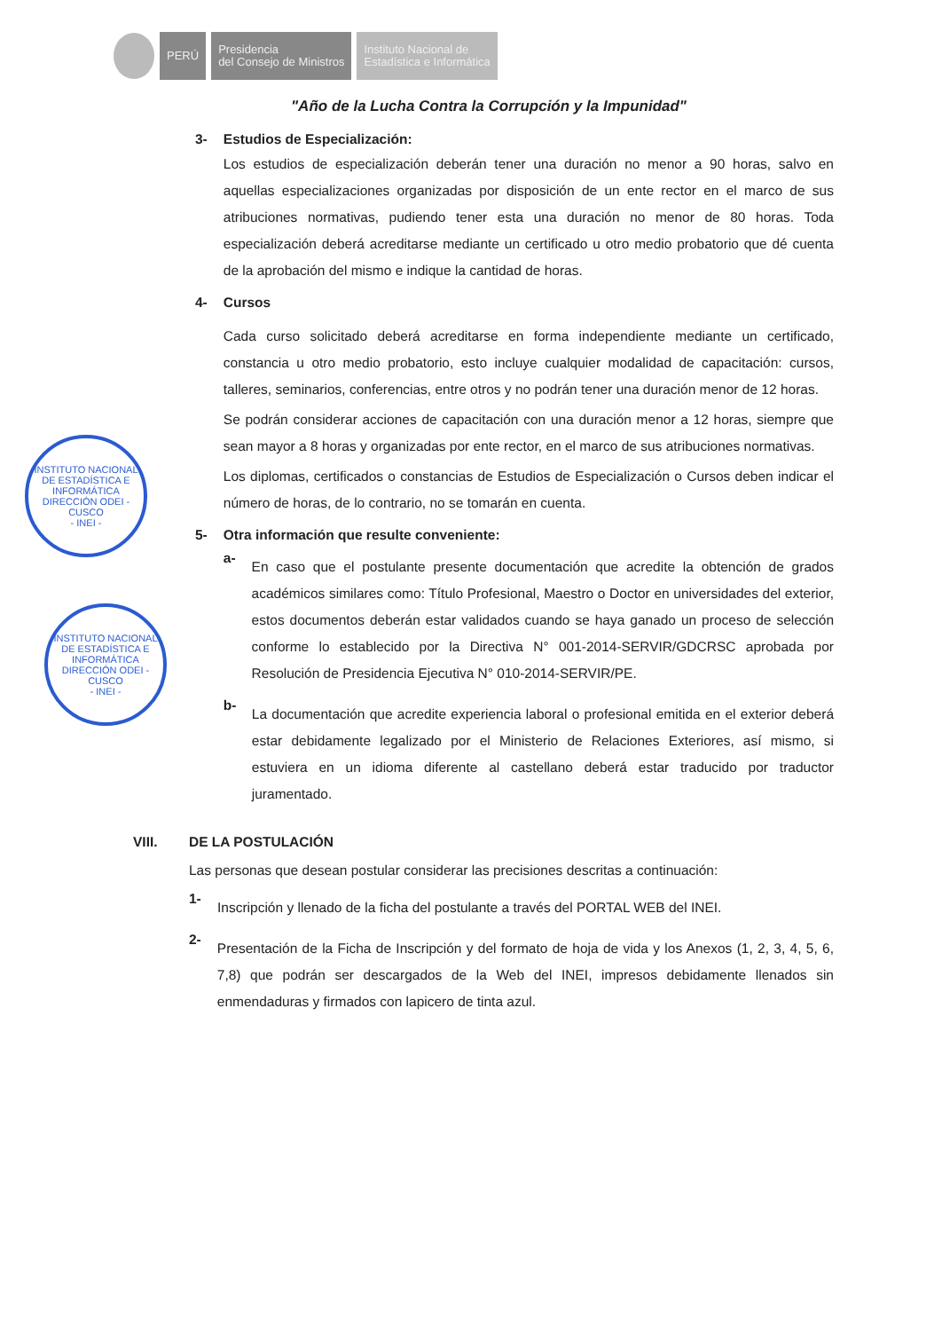PERÚ
Presidencia
del Consejo de Ministros
Instituto Nacional de
Estadística e Informática
"Año de la Lucha Contra la Corrupción y la Impunidad"
3-
Estudios de Especialización:
Los estudios de especialización deberán tener una duración no menor a 90 horas, salvo en aquellas especializaciones organizadas por disposición de un ente rector en el marco de sus atribuciones normativas, pudiendo tener esta una duración no menor de 80 horas. Toda especialización deberá acreditarse mediante un certificado u otro medio probatorio que dé cuenta de la aprobación del mismo e indique la cantidad de horas.
4-
Cursos
Cada curso solicitado deberá acreditarse en forma independiente mediante un certificado, constancia u otro medio probatorio, esto incluye cualquier modalidad de capacitación: cursos, talleres, seminarios, conferencias, entre otros y no podrán tener una duración menor de 12 horas.
Se podrán considerar acciones de capacitación con una duración menor a 12 horas, siempre que sean mayor a 8 horas y organizadas por ente rector, en el marco de sus atribuciones normativas.
Los diplomas, certificados o constancias de Estudios de Especialización o Cursos deben indicar el número de horas, de lo contrario, no se tomarán en cuenta.
5-
Otra información que resulte conveniente:
a-
En caso que el postulante presente documentación que acredite la obtención de grados académicos similares como: Título Profesional, Maestro o Doctor en universidades del exterior, estos documentos deberán estar validados cuando se haya ganado un proceso de selección conforme lo establecido por la Directiva N° 001-2014-SERVIR/GDCRSC aprobada por Resolución de Presidencia Ejecutiva N° 010-2014-SERVIR/PE.
b-
La documentación que acredite experiencia laboral o profesional emitida en el exterior deberá estar debidamente legalizado por el Ministerio de Relaciones Exteriores, así mismo, si estuviera en un idioma diferente al castellano deberá estar traducido por traductor juramentado.
VIII.
DE LA POSTULACIÓN
Las personas que desean postular considerar las precisiones descritas a continuación:
1-
Inscripción y llenado de la ficha del postulante a través del PORTAL WEB del INEI.
2-
Presentación de la Ficha de Inscripción y del formato de hoja de vida y los Anexos (1, 2, 3, 4, 5, 6, 7,8) que podrán ser descargados de la Web del INEI, impresos debidamente llenados sin enmendaduras y firmados con lapicero de tinta azul.
INSTITUTO NACIONAL DE ESTADÍSTICA E INFORMÁTICA
DIRECCIÓN ODEI - CUSCO
- INEI -
INSTITUTO NACIONAL DE ESTADÍSTICA E INFORMÁTICA
DIRECCIÓN ODEI - CUSCO
- INEI -